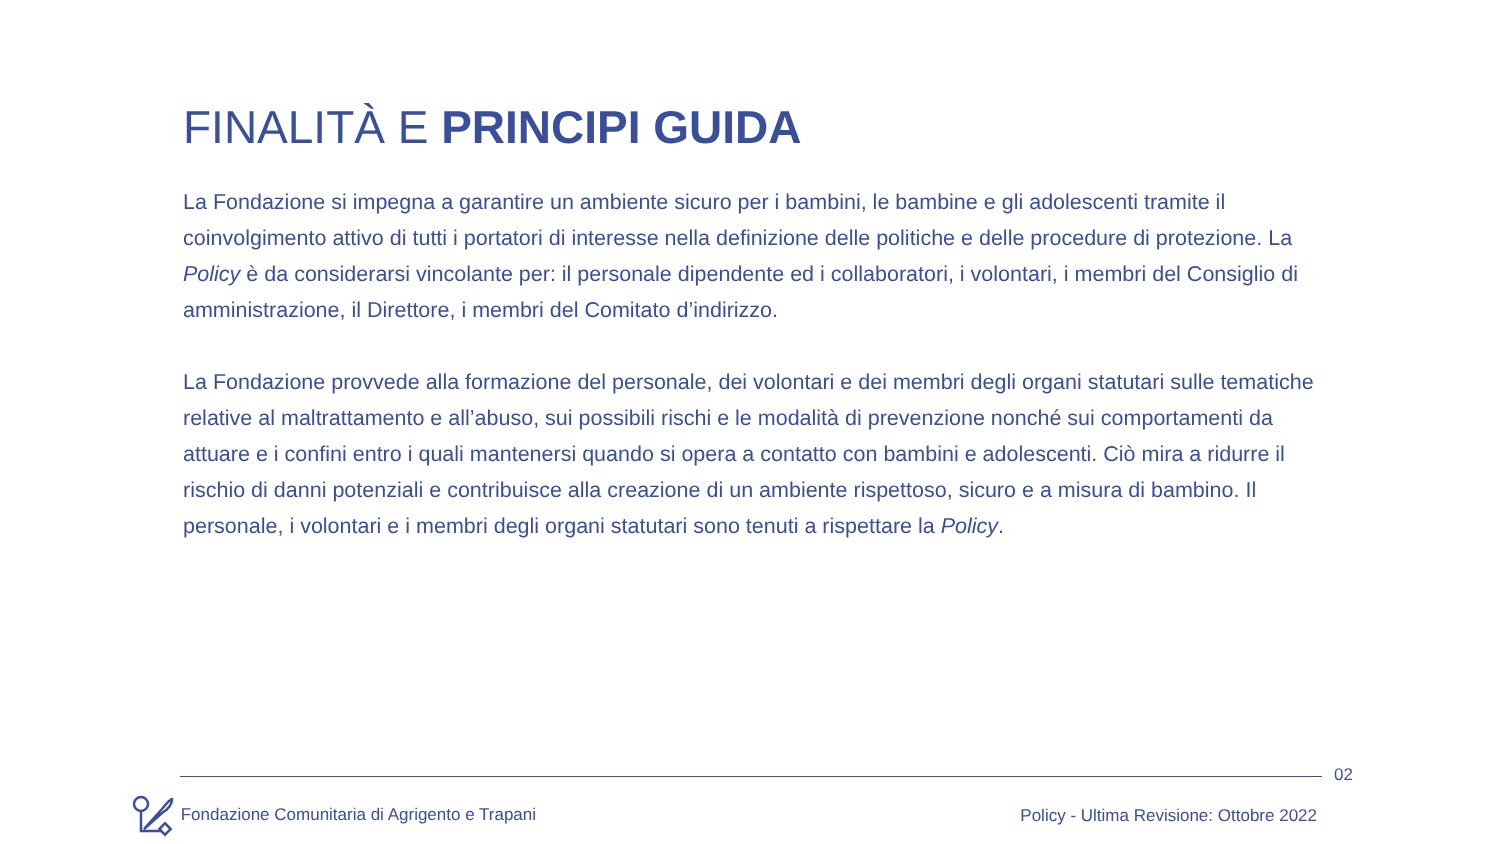FINALITÀ E PRINCIPI GUIDA
La Fondazione si impegna a garantire un ambiente sicuro per i bambini, le bambine e gli adolescenti tramite il coinvolgimento attivo di tutti i portatori di interesse nella definizione delle politiche e delle procedure di protezione. La Policy è da considerarsi vincolante per: il personale dipendente ed i collaboratori, i volontari, i membri del Consiglio di amministrazione, il Direttore, i membri del Comitato d’indirizzo.
La Fondazione provvede alla formazione del personale, dei volontari e dei membri degli organi statutari sulle tematiche relative al maltrattamento e all’abuso, sui possibili rischi e le modalità di prevenzione nonché sui comportamenti da attuare e i confini entro i quali mantenersi quando si opera a contatto con bambini e adolescenti. Ciò mira a ridurre il rischio di danni potenziali e contribuisce alla creazione di un ambiente rispettoso, sicuro e a misura di bambino. Il personale, i volontari e i membri degli organi statutari sono tenuti a rispettare la Policy.
02
Fondazione Comunitaria di Agrigento e Trapani Policy - Ultima Revisione: Ottobre 2022